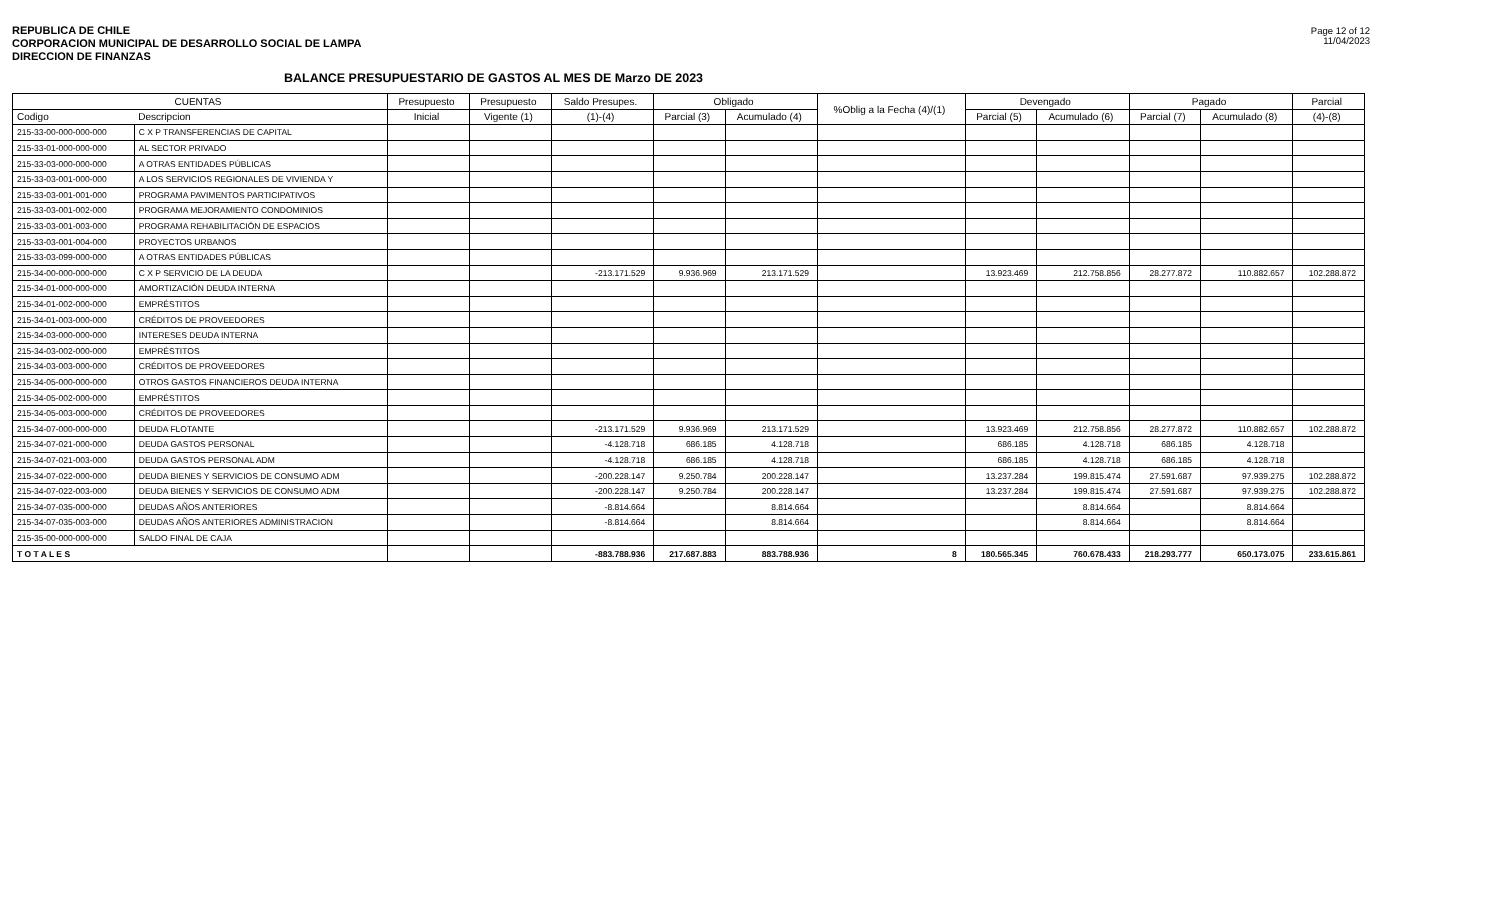Page 12 of 12
11/04/2023
REPUBLICA DE CHILE
CORPORACION MUNICIPAL DE DESARROLLO SOCIAL DE LAMPA
DIRECCION DE FINANZAS
BALANCE PRESUPUESTARIO DE GASTOS AL MES DE Marzo DE 2023
| CUENTAS | | Presupuesto | Presupuesto | Saldo Presupes. | Obligado | | %Oblig a la Fecha (4)/(1) | Devengado | | Pagado | | Parcial |
| --- | --- | --- | --- | --- | --- | --- | --- | --- | --- | --- | --- | --- |
| Codigo | Descripcion | Inicial | Vigente (1) | (1)-(4) | Parcial (3) | Acumulado (4) | | Parcial (5) | Acumulado (6) | Parcial (7) | Acumulado (8) | (4)-(8) |
| 215-33-00-000-000-000 | C X P TRANSFERENCIAS DE CAPITAL | | | | | | | | | | | |
| 215-33-01-000-000-000 | AL SECTOR PRIVADO | | | | | | | | | | | |
| 215-33-03-000-000-000 | A OTRAS ENTIDADES PÚBLICAS | | | | | | | | | | | |
| 215-33-03-001-000-000 | A LOS SERVICIOS REGIONALES DE VIVIENDA Y | | | | | | | | | | | |
| 215-33-03-001-001-000 | PROGRAMA PAVIMENTOS PARTICIPATIVOS | | | | | | | | | | | |
| 215-33-03-001-002-000 | PROGRAMA MEJORAMIENTO CONDOMINIOS | | | | | | | | | | | |
| 215-33-03-001-003-000 | PROGRAMA REHABILITACIÓN DE ESPACIOS | | | | | | | | | | | |
| 215-33-03-001-004-000 | PROYECTOS URBANOS | | | | | | | | | | | |
| 215-33-03-099-000-000 | A OTRAS ENTIDADES PÚBLICAS | | | | | | | | | | | |
| 215-34-00-000-000-000 | C X P SERVICIO DE LA DEUDA | | | -213.171.529 | 9.936.969 | 213.171.529 | | 13.923.469 | 212.758.856 | 28.277.872 | 110.882.657 | 102.288.872 |
| 215-34-01-000-000-000 | AMORTIZACIÓN DEUDA INTERNA | | | | | | | | | | | |
| 215-34-01-002-000-000 | EMPRÉSTITOS | | | | | | | | | | | |
| 215-34-01-003-000-000 | CRÉDITOS DE PROVEEDORES | | | | | | | | | | | |
| 215-34-03-000-000-000 | INTERESES DEUDA INTERNA | | | | | | | | | | | |
| 215-34-03-002-000-000 | EMPRÉSTITOS | | | | | | | | | | | |
| 215-34-03-003-000-000 | CRÉDITOS DE PROVEEDORES | | | | | | | | | | | |
| 215-34-05-000-000-000 | OTROS GASTOS FINANCIEROS DEUDA INTERNA | | | | | | | | | | | |
| 215-34-05-002-000-000 | EMPRÉSTITOS | | | | | | | | | | | |
| 215-34-05-003-000-000 | CRÉDITOS DE PROVEEDORES | | | | | | | | | | | |
| 215-34-07-000-000-000 | DEUDA FLOTANTE | | | -213.171.529 | 9.936.969 | 213.171.529 | | 13.923.469 | 212.758.856 | 28.277.872 | 110.882.657 | 102.288.872 |
| 215-34-07-021-000-000 | DEUDA GASTOS PERSONAL | | | -4.128.718 | 686.185 | 4.128.718 | | 686.185 | 4.128.718 | 686.185 | 4.128.718 | |
| 215-34-07-021-003-000 | DEUDA GASTOS PERSONAL ADM | | | -4.128.718 | 686.185 | 4.128.718 | | 686.185 | 4.128.718 | 686.185 | 4.128.718 | |
| 215-34-07-022-000-000 | DEUDA BIENES Y SERVICIOS DE CONSUMO ADM | | | -200.228.147 | 9.250.784 | 200.228.147 | | 13.237.284 | 199.815.474 | 27.591.687 | 97.939.275 | 102.288.872 |
| 215-34-07-022-003-000 | DEUDA BIENES Y SERVICIOS DE CONSUMO ADM | | | -200.228.147 | 9.250.784 | 200.228.147 | | 13.237.284 | 199.815.474 | 27.591.687 | 97.939.275 | 102.288.872 |
| 215-34-07-035-000-000 | DEUDAS AÑOS ANTERIORES | | | -8.814.664 | | 8.814.664 | | | 8.814.664 | | 8.814.664 | |
| 215-34-07-035-003-000 | DEUDAS AÑOS ANTERIORES ADMINISTRACION | | | -8.814.664 | | 8.814.664 | | | 8.814.664 | | 8.814.664 | |
| 215-35-00-000-000-000 | SALDO FINAL DE CAJA | | | | | | | | | | | |
| T O T A L E S | | | | -883.788.936 | 217.687.883 | 883.788.936 | 8 | 180.565.345 | 760.678.433 | 218.293.777 | 650.173.075 | 233.615.861 |